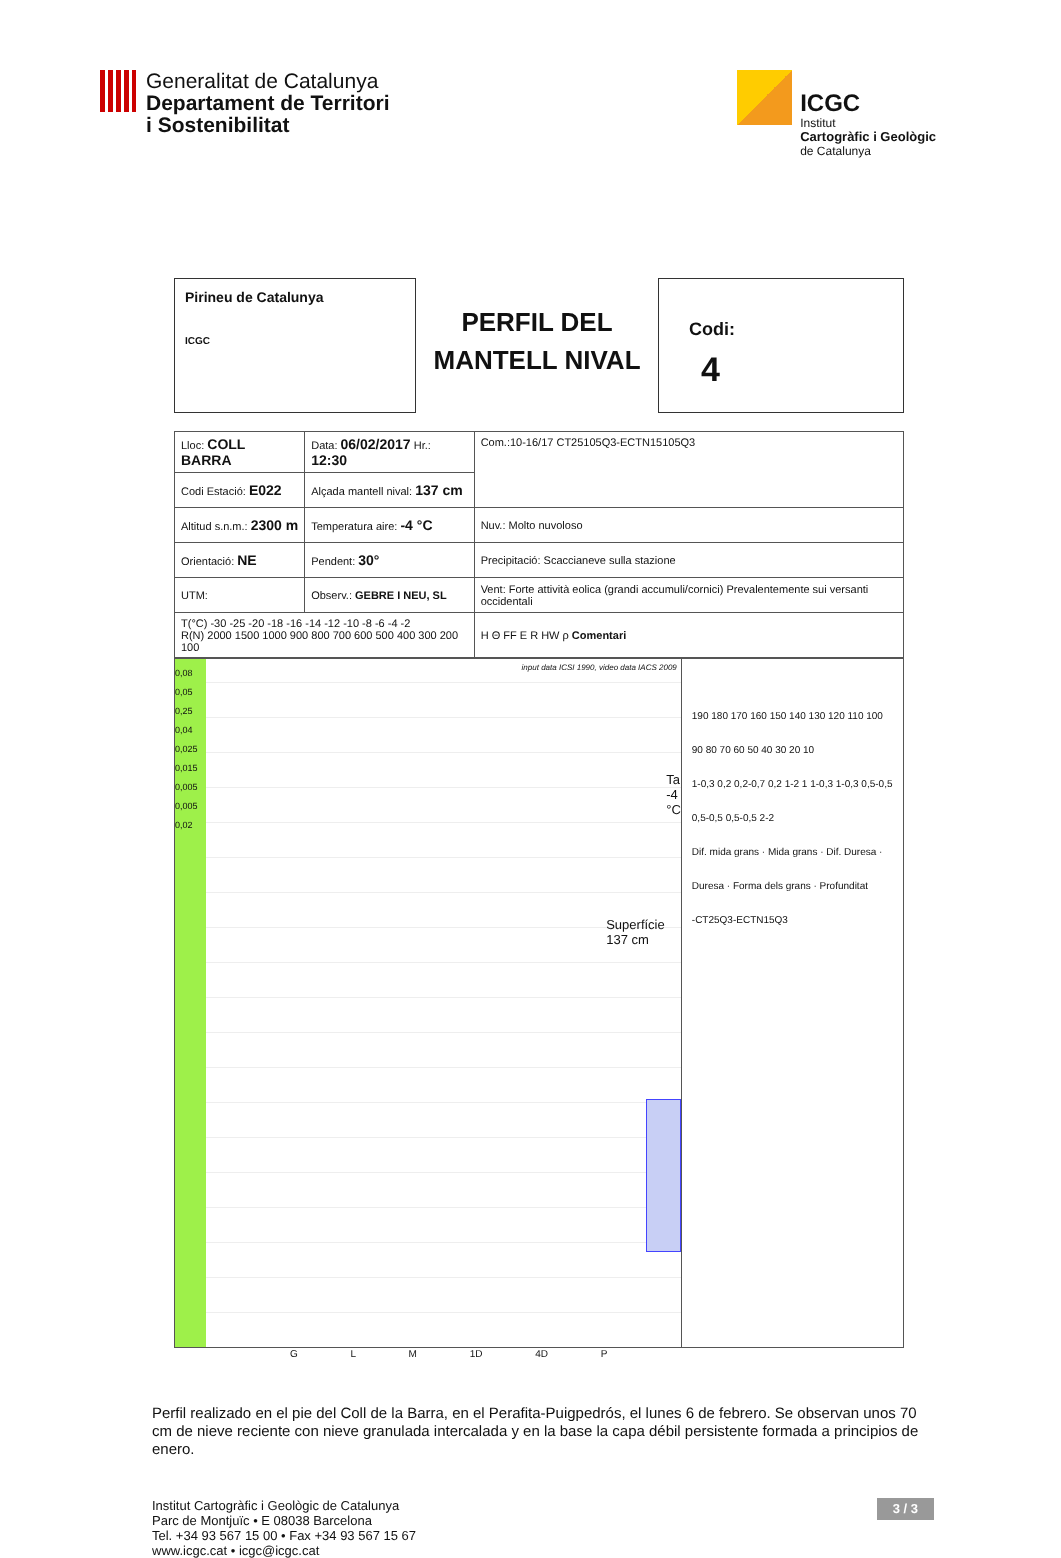Generalitat de Catalunya
Departament de Territori
i Sostenibilitat
ICGC
Institut
Cartogràfic i Geològic
de Catalunya
Pirineu de Catalunya
ICGC
PERFIL DEL
MANTELL NIVAL
Codi:
4
| Lloc: COLL BARRA | Data: 06/02/2017 Hr.: 12:30 | Com.:10-16/17 CT25105Q3-ECTN15105Q3 |
| Codi Estació: E022 | Alçada mantell nival: 137 cm | |
| Altitud s.n.m.: 2300 m | Temperatura aire: -4 °C | Nuv.: Molto nuvoloso |
| Orientació: NE | Pendent: 30° | Precipitació: Scaccianeve sulla stazione |
| UTM: | Observ.: GEBRE I NEU, SL | Vent: Forte attività eolica (grandi accumuli/cornici) Prevalentemente sui versanti occidentali |
| T(°C) -30 -25 -20 -18 -16 -14 -12 -10 -8 -6 -4 -2 R(N) 2000 1500 1000 900 800 700 600 500 400 300 200 100 | | H Θ FF E R HW ρ Comentari |
0,08
0,05
0,25
0,04
0,025
0,015
0,005
0,005
0,02
input data ICSI 1990, video data IACS 2009
Ta -4 °C
Superfície 137 cm
190 180 170 160 150 140 130 120 110 100 90 80 70 60 50 40 30 20 10
1-0,3 0,2 0,2-0,7 0,2 1-2 1 1-0,3 1-0,3 0,5-0,5 0,5-0,5 0,5-0,5 2-2
Dif. mida grans · Mida grans · Dif. Duresa · Duresa · Forma dels grans · Profunditat
-CT25Q3-ECTN15Q3
G L M 1D 4D P
Perfil realizado en el pie del Coll de la Barra, en el Perafita-Puigpedrós, el lunes 6 de febrero. Se observan unos 70 cm de nieve reciente con nieve granulada intercalada y en la base la capa débil persistente formada a principios de enero.
Institut Cartogràfic i Geològic de Catalunya
Parc de Montjuïc • E 08038 Barcelona
Tel. +34 93 567 15 00 • Fax +34 93 567 15 67
www.icgc.cat • icgc@icgc.cat
3 / 3